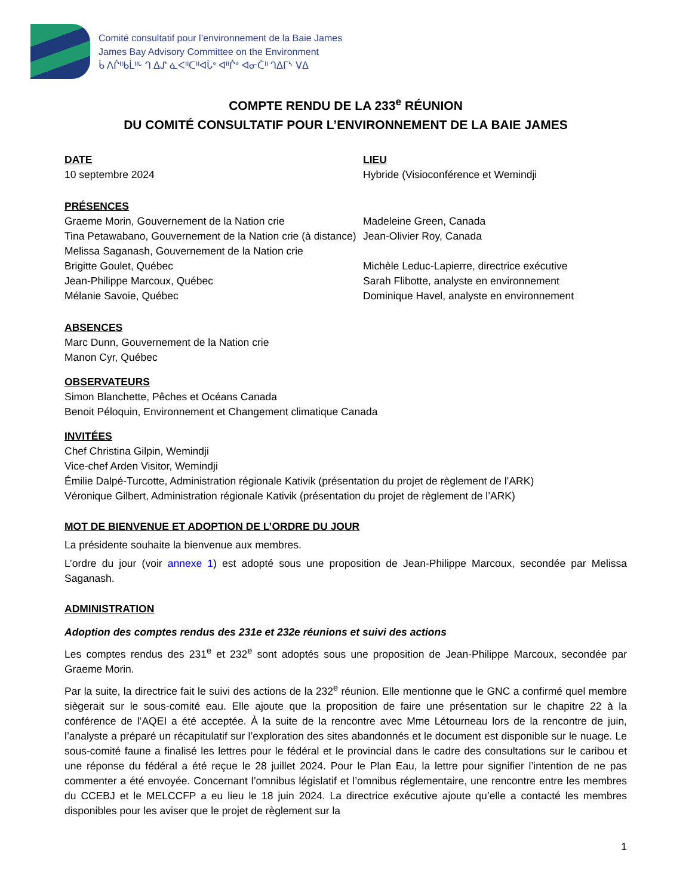Comité consultatif pour l’environnement de la Baie James
James Bay Advisory Committee on the Environment
ᑳ ᐱᒌᐦᑲᒫᐦᒡ ᒉ ᐃᔑ ᓈᐸᐦᑕᐦᐊᒑᐤ ᐊᐦᒌᐤ ᐊᓂᑖᐦ ᒉᐃᒥᔅ ᐯᐃ
COMPTE RENDU DE LA 233<sup>e</sup> RÉUNION
DU COMITÉ CONSULTATIF POUR L’ENVIRONNEMENT DE LA BAIE JAMES
DATE
10 septembre 2024
LIEU
Hybride (Visioconférence et Wemindji
PRÉSENCES
Graeme Morin, Gouvernement de la Nation crie
Tina Petawabano, Gouvernement de la Nation crie (à distance)
Melissa Saganash, Gouvernement de la Nation crie
Brigitte Goulet, Québec
Jean-Philippe Marcoux, Québec
Mélanie Savoie, Québec
Madeleine Green, Canada
Jean-Olivier Roy, Canada
Michèle Leduc-Lapierre, directrice exécutive
Sarah Flibotte, analyste en environnement
Dominique Havel, analyste en environnement
ABSENCES
Marc Dunn, Gouvernement de la Nation crie
Manon Cyr, Québec
OBSERVATEURS
Simon Blanchette, Pêches et Océans Canada
Benoit Péloquin, Environnement et Changement climatique Canada
INVITÉES
Chef Christina Gilpin, Wemindji
Vice-chef Arden Visitor, Wemindji
Émilie Dalpé-Turcotte, Administration régionale Kativik (présentation du projet de règlement de l’ARK)
Véronique Gilbert, Administration régionale Kativik (présentation du projet de règlement de l’ARK)
MOT DE BIENVENUE ET ADOPTION DE L’ORDRE DU JOUR
La présidente souhaite la bienvenue aux membres.
L’ordre du jour (voir annexe 1) est adopté sous une proposition de Jean-Philippe Marcoux, secondée par Melissa Saganash.
ADMINISTRATION
Adoption des comptes rendus des 231e et 232e réunions et suivi des actions
Les comptes rendus des 231<sup>e</sup> et 232<sup>e</sup> sont adoptés sous une proposition de Jean-Philippe Marcoux, secondée par Graeme Morin.
Par la suite, la directrice fait le suivi des actions de la 232<sup>e</sup> réunion. Elle mentionne que le GNC a confirmé quel membre siègerait sur le sous-comité eau. Elle ajoute que la proposition de faire une présentation sur le chapitre 22 à la conférence de l’AQEI a été acceptée. À la suite de la rencontre avec Mme Létourneau lors de la rencontre de juin, l’analyste a préparé un récapitulatif sur l’exploration des sites abandonnés et le document est disponible sur le nuage. Le sous-comité faune a finalisé les lettres pour le fédéral et le provincial dans le cadre des consultations sur le caribou et une réponse du fédéral a été reçue le 28 juillet 2024. Pour le Plan Eau, la lettre pour signifier l’intention de ne pas commenter a été envoyée. Concernant l’omnibus législatif et l’omnibus réglementaire, une rencontre entre les membres du CCEBJ et le MELCCFP a eu lieu le 18 juin 2024. La directrice exécutive ajoute qu’elle a contacté les membres disponibles pour les aviser que le projet de règlement sur la
1